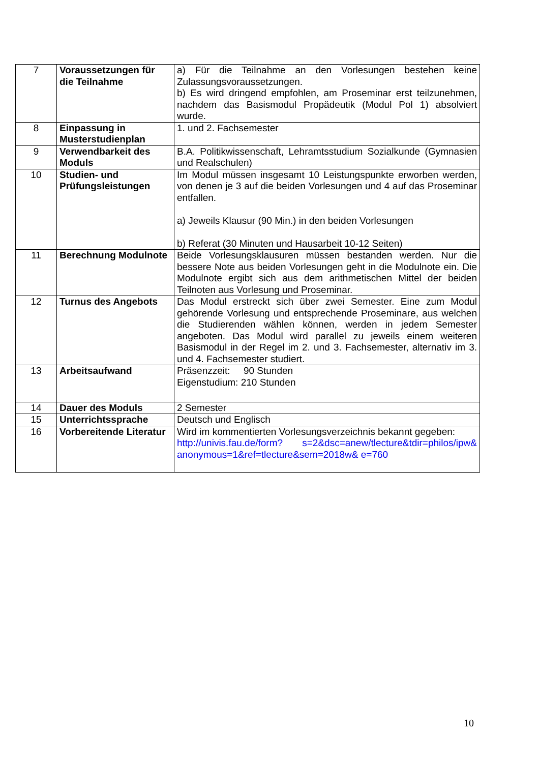| 7 | Voraussetzungen für die Teilnahme | a) Für die Teilnahme an den Vorlesungen bestehen keine Zulassungsvoraussetzungen. b) Es wird dringend empfohlen, am Proseminar erst teilzunehmen, nachdem das Basismodul Propädeutik (Modul Pol 1) absolviert wurde. |
| 8 | Einpassung in Musterstudienplan | 1. und 2. Fachsemester |
| 9 | Verwendbarkeit des Moduls | B.A. Politikwissenschaft, Lehramtsstudium Sozialkunde (Gymnasien und Realschulen) |
| 10 | Studien- und Prüfungsleistungen | Im Modul müssen insgesamt 10 Leistungspunkte erworben werden, von denen je 3 auf die beiden Vorlesungen und 4 auf das Proseminar entfallen. a) Jeweils Klausur (90 Min.) in den beiden Vorlesungen b) Referat (30 Minuten und Hausarbeit 10-12 Seiten) |
| 11 | Berechnung Modulnote | Beide Vorlesungsklausuren müssen bestanden werden. Nur die bessere Note aus beiden Vorlesungen geht in die Modulnote ein. Die Modulnote ergibt sich aus dem arithmetischen Mittel der beiden Teilnoten aus Vorlesung und Proseminar. |
| 12 | Turnus des Angebots | Das Modul erstreckt sich über zwei Semester. Eine zum Modul gehörende Vorlesung und entsprechende Proseminare, aus welchen die Studierenden wählen können, werden in jedem Semester angeboten. Das Modul wird parallel zu jeweils einem weiteren Basismodul in der Regel im 2. und 3. Fachsemester, alternativ im 3. und 4. Fachsemester studiert. |
| 13 | Arbeitsaufwand | Präsenzzeit: 90 Stunden Eigenstudium: 210 Stunden |
| 14 | Dauer des Moduls | 2 Semester |
| 15 | Unterrichtssprache | Deutsch und Englisch |
| 16 | Vorbereitende Literatur | Wird im kommentierten Vorlesungsverzeichnis bekannt gegeben: http://univis.fau.de/form? s=2&dsc=anew/tlecture&tdir=philos/ipw& anonymous=1&ref=tlecture&sem=2018w& e=760 |
10